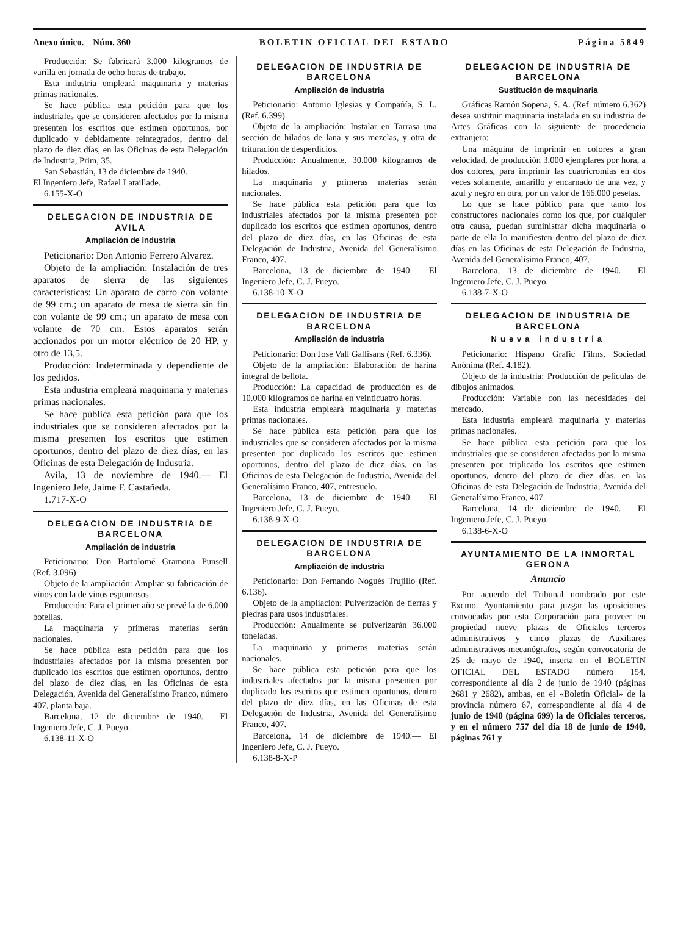Anexo único.—Núm. 360 BOLETIN OFICIAL DEL ESTADO Página 5849
Producción: Se fabricará 3.000 kilogramos de varilla en jornada de ocho horas de trabajo.
Esta industria empleará maquinaria y materias primas nacionales.
Se hace pública esta petición para que los industriales que se consideren afectados por la misma presenten los escritos que estimen oportunos, por duplicado y debidamente reintegrados, dentro del plazo de diez días, en las Oficinas de esta Delegación de Industria, Prim, 35.
San Sebastián, 13 de diciembre de 1940.
El Ingeniero Jefe, Rafael Lataillade.
6.155-X-O
DELEGACION DE INDUSTRIA DE AVILA
Ampliación de industria
Peticionario: Don Antonio Ferrero Alvarez.
Objeto de la ampliación: Instalación de tres aparatos de sierra de las siguientes características: Un aparato de carro con volante de 99 cm.; un aparato de mesa de sierra sin fin con volante de 99 cm.; un aparato de mesa con volante de 70 cm. Estos aparatos serán accionados por un motor eléctrico de 20 HP. y otro de 13,5.
Producción: Indeterminada y dependiente de los pedidos.
Esta industria empleará maquinaria y materias primas nacionales.
Se hace pública esta petición para que los industriales que se consideren afectados por la misma presenten los escritos que estimen oportunos, dentro del plazo de diez días, en las Oficinas de esta Delegación de Industria.
Avila, 13 de noviembre de 1940.— El Ingeniero Jefe, Jaime F. Castañeda.
1.717-X-O
DELEGACION DE INDUSTRIA DE BARCELONA
Ampliación de industria
Peticionario: Don Bartolomé Gramona Punsell (Ref. 3.096)
Objeto de la ampliación: Ampliar su fabricación de vinos con la de vinos espumosos.
Producción: Para el primer año se prevé la de 6.000 botellas.
La maquinaria y primeras materias serán nacionales.
Se hace pública esta petición para que los industriales afectados por la misma presenten por duplicado los escritos que estimen oportunos, dentro del plazo de diez días, en las Oficinas de esta Delegación, Avenida del Generalísimo Franco, número 407, planta baja.
Barcelona, 12 de diciembre de 1940.— El Ingeniero Jefe, C. J. Pueyo.
6.138-11-X-O
DELEGACION DE INDUSTRIA DE BARCELONA
Ampliación de industria
Peticionario: Antonio Iglesias y Compañía, S. L. (Ref. 6.399).
Objeto de la ampliación: Instalar en Tarrasa una sección de hilados de lana y sus mezclas, y otra de trituración de desperdicios.
Producción: Anualmente, 30.000 kilogramos de hilados.
La maquinaria y primeras materias serán nacionales.
Se hace pública esta petición para que los industriales afectados por la misma presenten por duplicado los escritos que estimen oportunos, dentro del plazo de diez días, en las Oficinas de esta Delegación de Industria, Avenida del Generalísimo Franco, 407.
Barcelona, 13 de diciembre de 1940.— El Ingeniero Jefe, C. J. Pueyo.
6.138-10-X-O
DELEGACION DE INDUSTRIA DE BARCELONA
Ampliación de industria
Peticionario: Don José Vall Gallisans (Ref. 6.336).
Objeto de la ampliación: Elaboración de harina integral de bellota.
Producción: La capacidad de producción es de 10.000 kilogramos de harina en veinticuatro horas.
Esta industria empleará maquinaria y materias primas nacionales.
Se hace pública esta petición para que los industriales que se consideren afectados por la misma presenten por duplicado los escritos que estimen oportunos, dentro del plazo de diez días, en las Oficinas de esta Delegación de Industria, Avenida del Generalísimo Franco, 407, entresuelo.
Barcelona, 13 de diciembre de 1940.— El Ingeniero Jefe, C. J. Pueyo.
6.138-9-X-O
DELEGACION DE INDUSTRIA DE BARCELONA
Ampliación de industria
Peticionario: Don Fernando Nogués Trujillo (Ref. 6.136).
Objeto de la ampliación: Pulverización de tierras y piedras para usos industriales.
Producción: Anualmente se pulverizarán 36.000 toneladas.
La maquinaria y primeras materias serán nacionales.
Se hace pública esta petición para que los industriales afectados por la misma presenten por duplicado los escritos que estimen oportunos, dentro del plazo de diez días, en las Oficinas de esta Delegación de Industria, Avenida del Generalísimo Franco, 407.
Barcelona, 14 de diciembre de 1940.— El Ingeniero Jefe, C. J. Pueyo.
6.138-8-X-P
DELEGACION DE INDUSTRIA DE BARCELONA
Sustitución de maquinaria
Gráficas Ramón Sopena, S. A. (Ref. número 6.362) desea sustituir maquinaria instalada en su industria de Artes Gráficas con la siguiente de procedencia extranjera:
Una máquina de imprimir en colores a gran velocidad, de producción 3.000 ejemplares por hora, a dos colores, para imprimir las cuatricromías en dos veces solamente, amarillo y encarnado de una vez, y azul y negro en otra, por un valor de 166.000 pesetas.
Lo que se hace público para que tanto los constructores nacionales como los que, por cualquier otra causa, puedan suministrar dicha maquinaria o parte de ella lo manifiesten dentro del plazo de diez días en las Oficinas de esta Delegación de Industria, Avenida del Generalísimo Franco, 407.
Barcelona, 13 de diciembre de 1940.— El Ingeniero Jefe, C. J. Pueyo.
6.138-7-X-O
DELEGACION DE INDUSTRIA DE BARCELONA
Nueva industria
Peticionario: Hispano Grafic Films, Sociedad Anónima (Ref. 4.182).
Objeto de la industria: Producción de películas de dibujos animados.
Producción: Variable con las necesidades del mercado.
Esta industria empleará maquinaria y materias primas nacionales.
Se hace pública esta petición para que los industriales que se consideren afectados por la misma presenten por triplicado los escritos que estimen oportunos, dentro del plazo de diez días, en las Oficinas de esta Delegación de Industria, Avenida del Generalísimo Franco, 407.
Barcelona, 14 de diciembre de 1940.— El Ingeniero Jefe, C. J. Pueyo.
6.138-6-X-O
AYUNTAMIENTO DE LA INMORTAL GERONA
Anuncio
Por acuerdo del Tribunal nombrado por este Excmo. Ayuntamiento para juzgar las oposiciones convocadas por esta Corporación para proveer en propiedad nueve plazas de Oficiales terceros administrativos y cinco plazas de Auxiliares administrativos-mecanógrafos, según convocatoria de 25 de mayo de 1940, inserta en el BOLETIN OFICIAL DEL ESTADO número 154, correspondiente al día 2 de junio de 1940 (páginas 2681 y 2682), ambas, en el «Boletín Oficial» de la provincia número 67, correspondiente al día 4 de junio de 1940 (página 699) la de Oficiales terceros, y en el número 757 del día 18 de junio de 1940, páginas 761 y